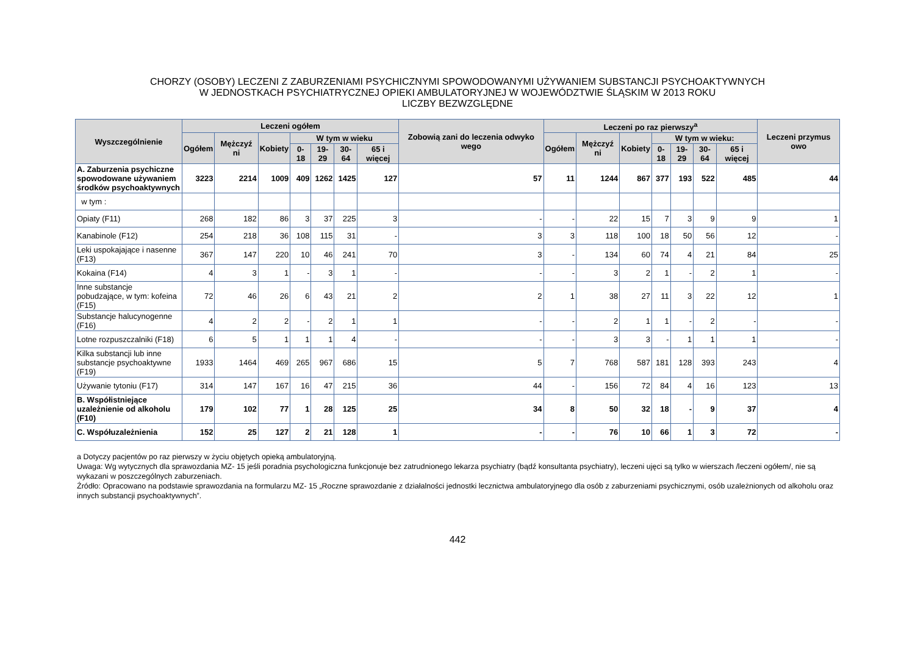CHORZY (OSOBY) LECZENI Z ZABURZENIAMI PSYCHICZNYMI SPOWODOWANYMI UŻYWANIEM SUBSTANCJI PSYCHOAKTYWNYCH
W JEDNOSTKACH PSYCHIATRYCZNEJ OPIEKI AMBULATORYJNEJ W WOJEWÓDZTWIE ŚLĄSKIM W 2013 ROKU
LICZBY BEZWZGLĘDNE
| Wyszczególnienie | Leczeni ogółem | | | | | | | Zobowią zani do leczenia odwyko wego | Leczeni po raz pierwszy<sup>a</sup> | | | | | | | Leczeni przymus owo |
| --- | --- | --- | --- | --- | --- | --- | --- | --- | --- | --- | --- | --- | --- | --- | --- | --- |
| | Ogółem | Mężczyź ni | Kobiety | W tym w wieku | | | | | Ogółem | Mężczyź ni | Kobiety | W tym w wieku: | | | | |
| | | | | 0- 18 | 19-29 | 30-64 | 65 i więcej | | | | | 0-18 | 19-29 | 30-64 | 65 i więcej | |
| A. Zaburzenia psychiczne spowodowane używaniem środków psychoaktywnych | 3223 | 2214 | 1009 | 409 | 1262 | 1425 | 127 | 57 | 11 | 1244 | 867 | 377 | 193 | 522 | 485 | 44 |
| w tym : | | | | | | | | | | | | | | | | |
| Opiaty (F11) | 268 | 182 | 86 | 3 | 37 | 225 | 3 | - | - | 22 | 15 | 7 | 3 | 9 | 9 | 1 |
| Kanabinole (F12) | 254 | 218 | 36 | 108 | 115 | 31 | - | 3 | 3 | 118 | 100 | 18 | 50 | 56 | 12 | - |
| Leki uspokajające i nasenne (F13) | 367 | 147 | 220 | 10 | 46 | 241 | 70 | 3 | - | 134 | 60 | 74 | 4 | 21 | 84 | 25 |
| Kokaina (F14) | 4 | 3 | 1 | - | 3 | 1 | - | - | - | 3 | 2 | 1 | - | 2 | 1 | - |
| Inne substancje pobudzające, w tym: kofeina (F15) | 72 | 46 | 26 | 6 | 43 | 21 | 2 | 2 | 1 | 38 | 27 | 11 | 3 | 22 | 12 | 1 |
| Substancje halucynogenne (F16) | 4 | 2 | 2 | - | 2 | 1 | 1 | - | - | 2 | 1 | 1 | - | 2 | - | - |
| Lotne rozpuszczalniki (F18) | 6 | 5 | 1 | 1 | 1 | 4 | - | - | - | 3 | 3 | - | 1 | 1 | 1 | - |
| Kilka substancji lub inne substancje psychoaktywne (F19) | 1933 | 1464 | 469 | 265 | 967 | 686 | 15 | 5 | 7 | 768 | 587 | 181 | 128 | 393 | 243 | 4 |
| Używanie tytoniu (F17) | 314 | 147 | 167 | 16 | 47 | 215 | 36 | 44 | - | 156 | 72 | 84 | 4 | 16 | 123 | 13 |
| B. Współistniejące uzależnienie od alkoholu (F10) | 179 | 102 | 77 | 1 | 28 | 125 | 25 | 34 | 8 | 50 | 32 | 18 | - | 9 | 37 | 4 |
| C. Współuzależnienia | 152 | 25 | 127 | 2 | 21 | 128 | 1 | - | - | 76 | 10 | 66 | 1 | 3 | 72 | - |
a Dotyczy pacjentów po raz pierwszy w życiu objętych opieką ambulatoryjną.
Uwaga: Wg wytycznych dla sprawozdania MZ- 15 jeśli poradnia psychologiczna funkcjonuje bez zatrudnionego lekarza psychiatry (bądź konsultanta psychiatry), leczeni ujęci są tylko w wierszach /leczeni ogółem/, nie są wykazani w poszczególnych zaburzeniach.
Źródło: Opracowano na podstawie sprawozdania na formularzu MZ- 15 „Roczne sprawozdanie z działalności jednostki lecznictwa ambulatoryjnego dla osób z zaburzeniami psychicznymi, osób uzależnionych od alkoholu oraz innych substancji psychoaktywnych”.
442